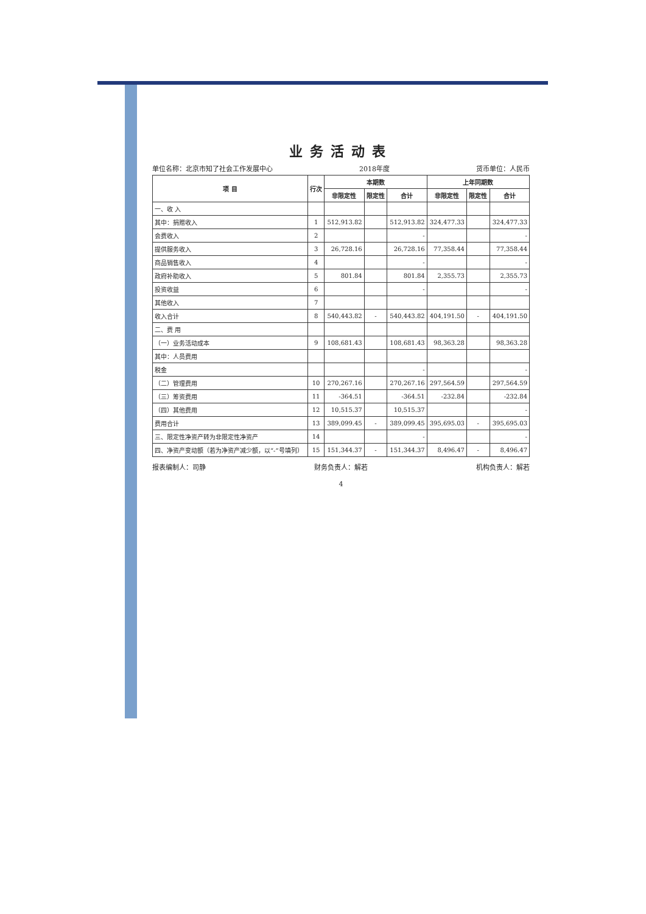业务活动表
单位名称：北京市知了社会工作发展中心 2018年度 货币单位：人民币
| 项 目 | 行次 | 本期数 | | | 上年同期数 | | |
| --- | --- | --- | --- | --- | --- | --- | --- |
| | | 非限定性 | 限定性 | 合计 | 非限定性 | 限定性 | 合计 |
| 一、收 入 | | | | | | | |
| 其中：捐赠收入 | 1 | 512,913.82 | | 512,913.82 | 324,477.33 | | 324,477.33 |
| 会费收入 | 2 | | | - | | | - |
| 提供服务收入 | 3 | 26,728.16 | | 26,728.16 | 77,358.44 | | 77,358.44 |
| 商品销售收入 | 4 | | | - | | | - |
| 政府补助收入 | 5 | 801.84 | | 801.84 | 2,355.73 | | 2,355.73 |
| 投资收益 | 6 | | | - | | | - |
| 其他收入 | 7 | | | | | | |
| 收入合计 | 8 | 540,443.82 | - | 540,443.82 | 404,191.50 | - | 404,191.50 |
| 二、费 用 | | | | | | | |
| （一）业务活动成本 | 9 | 108,681.43 | | 108,681.43 | 98,363.28 | | 98,363.28 |
| 其中：人员费用 | | | | | | | |
| 税金 | | | | - | | | - |
| （二）管理费用 | 10 | 270,267.16 | | 270,267.16 | 297,564.59 | | 297,564.59 |
| （三）筹资费用 | 11 | -364.51 | | -364.51 | -232.84 | | -232.84 |
| （四）其他费用 | 12 | 10,515.37 | | 10,515.37 | | | - |
| 费用合计 | 13 | 389,099.45 | - | 389,099.45 | 395,695.03 | - | 395,695.03 |
| 三、限定性净资产转为非限定性净资产 | 14 | | | - | | | - |
| 四、净资产变动额（若为净资产减少额，以“-”号填列） | 15 | 151,344.37 | - | 151,344.37 | 8,496.47 | - | 8,496.47 |
报表编制人：司静 财务负责人：解若 机构负责人：解若
4